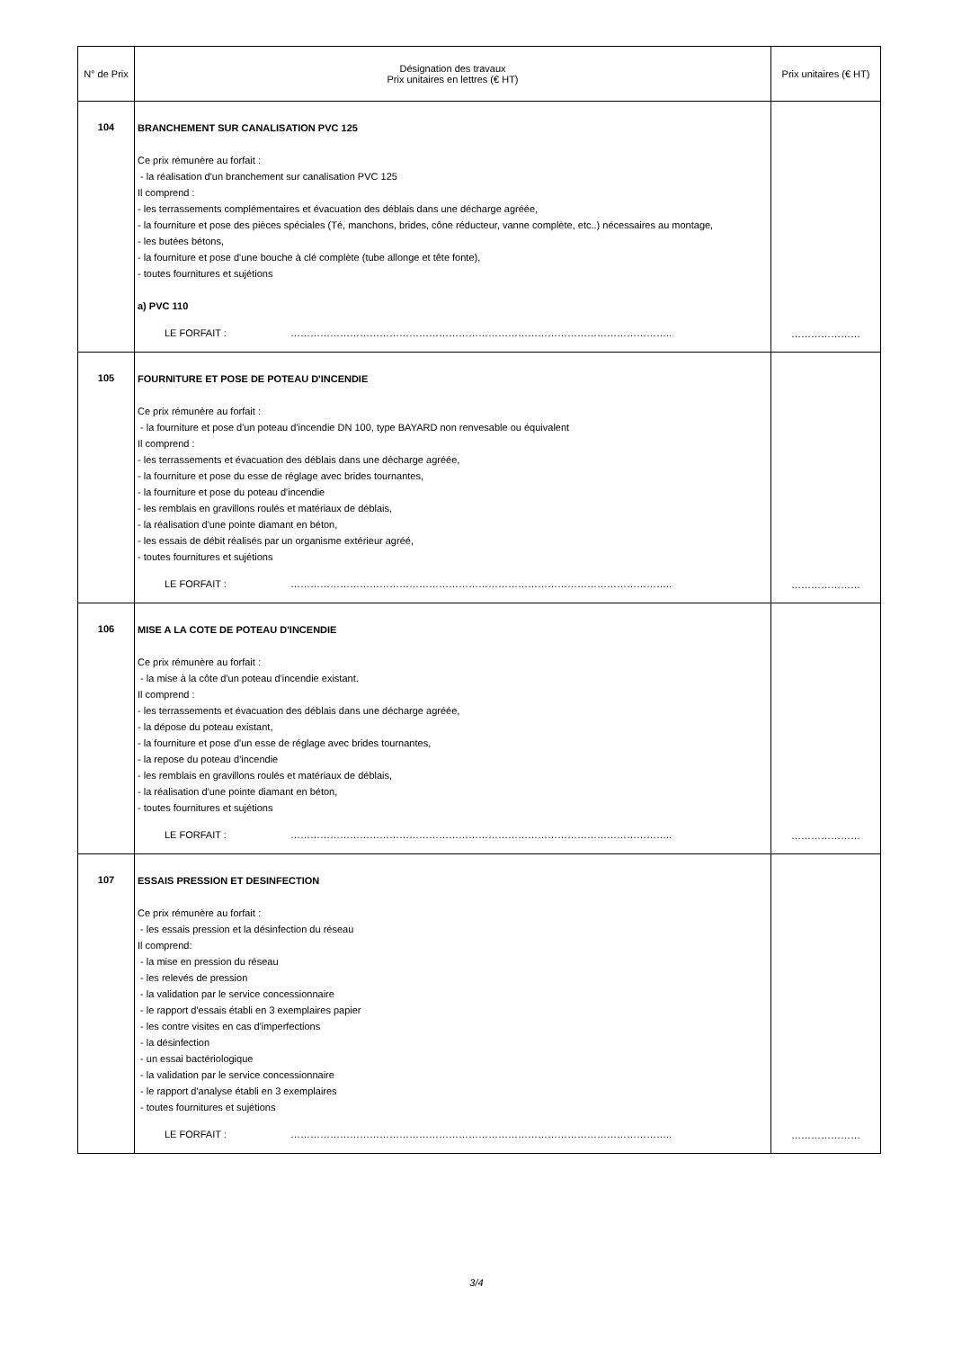| N° de Prix | Désignation des travaux Prix unitaires en lettres (€ HT) | Prix unitaires (€ HT) |
| --- | --- | --- |
| 104 | BRANCHEMENT SUR CANALISATION PVC 125 Ce prix rémunère au forfait : - la réalisation d'un branchement sur canalisation PVC 125 Il comprend : - les terrassements complémentaires et évacuation des déblais dans une décharge agréée, - la fourniture et pose des pièces spéciales (Té, manchons, brides, cône réducteur, vanne complète, etc..) nécessaires au montage, - les butées bétons, - la fourniture et pose d'une bouche à clé complète (tube allonge et tête fonte), - toutes fournitures et sujétions a) PVC 110 LE FORFAIT : …………………………………………………………………………………………………….. | ………………… |
| 105 | FOURNITURE ET POSE DE POTEAU D'INCENDIE Ce prix rémunère au forfait : - la fourniture et pose d'un poteau d'incendie DN 100, type BAYARD non renvesable ou équivalent Il comprend : - les terrassements et évacuation des déblais dans une décharge agréée, - la fourniture et pose du esse de réglage avec brides tournantes, - la fourniture et pose du poteau d'incendie - les remblais en gravillons roulés et matériaux de déblais, - la réalisation d'une pointe diamant en béton, - les essais de débit réalisés par un organisme extérieur agréé, - toutes fournitures et sujétions LE FORFAIT : …………………………………………………………………………………………………….. | ………………… |
| 106 | MISE A LA COTE DE POTEAU D'INCENDIE Ce prix rémunère au forfait : - la mise à la côte d'un poteau d'incendie existant. Il comprend : - les terrassements et évacuation des déblais dans une décharge agréée, - la dépose du poteau existant, - la fourniture et pose d'un esse de réglage avec brides tournantes, - la repose du poteau d'incendie - les remblais en gravillons roulés et matériaux de déblais, - la réalisation d'une pointe diamant en béton, - toutes fournitures et sujétions LE FORFAIT : …………………………………………………………………………………………………….. | ………………… |
| 107 | ESSAIS PRESSION ET DESINFECTION Ce prix rémunère au forfait : - les essais pression et la désinfection du réseau Il comprend: - la mise en pression du réseau - les relevés de pression - la validation par le service concessionnaire - le rapport d'essais établi en 3 exemplaires papier - les contre visites en cas d'imperfections - la désinfection - un essai bactériologique - la validation par le service concessionnaire - le rapport d'analyse établi en 3 exemplaires - toutes fournitures et sujétions LE FORFAIT : …………………………………………………………………………………………………….. | ………………… |
3/4